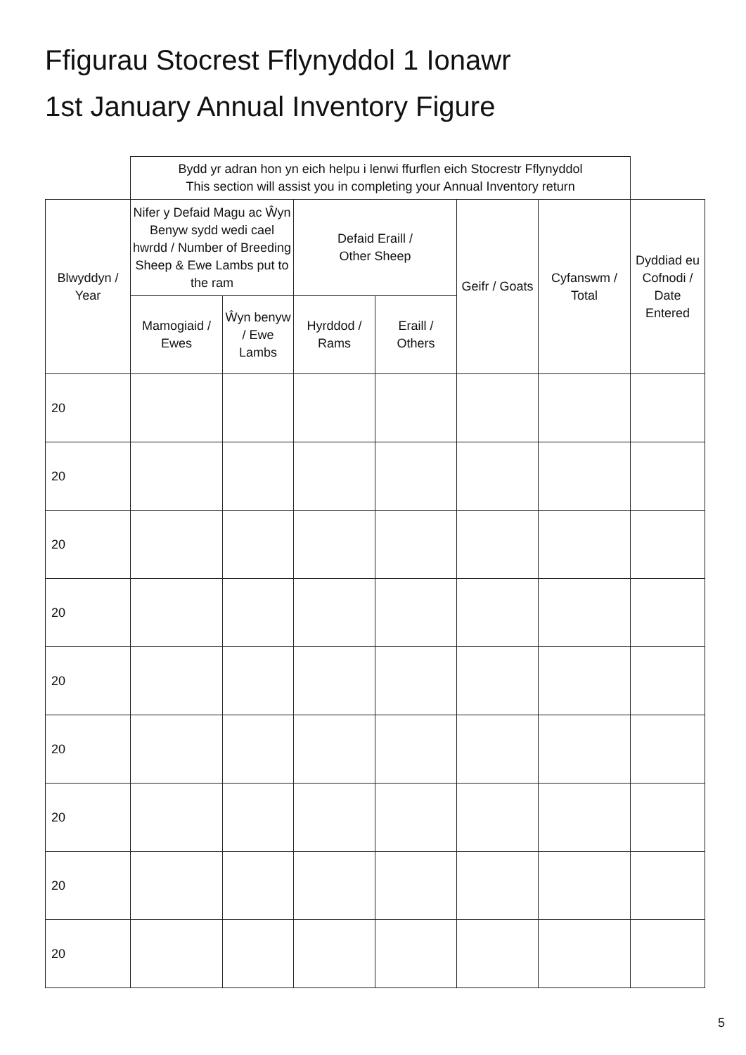Ffigurau Stocrest Fflynyddol 1 Ionawr
1st January Annual Inventory Figure
| | Bydd yr adran hon yn eich helpu i lenwi ffurflen eich Stocrestr Fflynyddol This section will assist you in completing your Annual Inventory return | | | | | | |
| Blwyddyn / Year | Nifer y Defaid Magu ac Ŵyn Benyw sydd wedi cael hwrdd / Number of Breeding Sheep & Ewe Lambs put to the ram | | Defaid Eraill / Other Sheep | | Geifr / Goats | Cyfanswm / Total | Dyddiad eu Cofnodi / Date Entered |
| | Mamogiaid / Ewes | Ŵyn benyw / Ewe Lambs | Hyrddod / Rams | Eraill / Others | | | |
| 20 | | | | | | | |
| 20 | | | | | | | |
| 20 | | | | | | | |
| 20 | | | | | | | |
| 20 | | | | | | | |
| 20 | | | | | | | |
| 20 | | | | | | | |
| 20 | | | | | | | |
| 20 | | | | | | | |
5